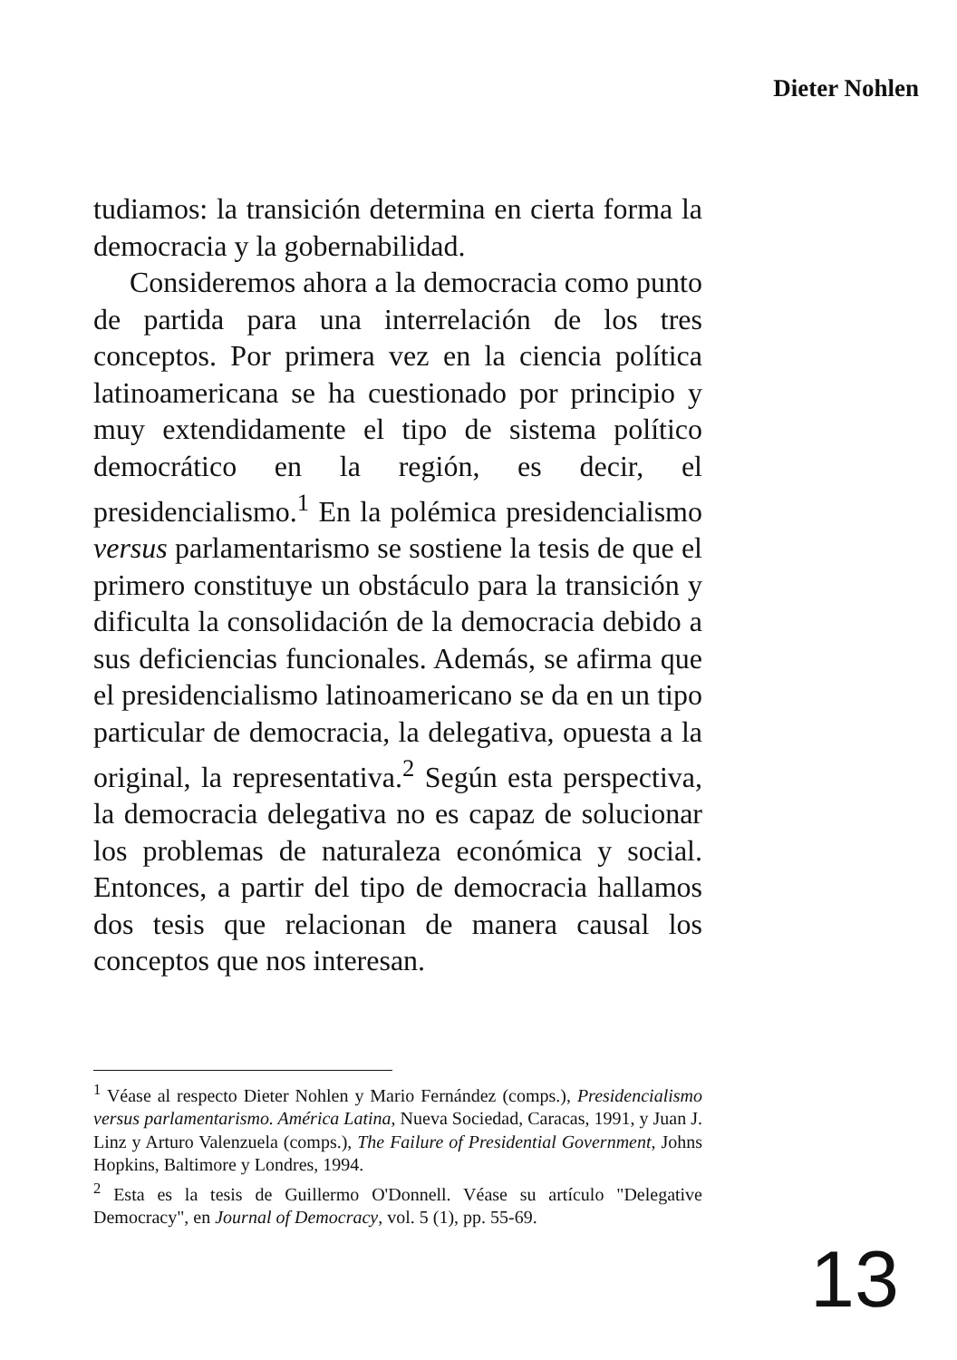Dieter Nohlen
tudiamos: la transición determina en cierta forma la democracia y la gobernabilidad.
Consideremos ahora a la democracia como punto de partida para una interrelación de los tres conceptos. Por primera vez en la ciencia política latinoamericana se ha cuestionado por principio y muy extendidamente el tipo de sistema político democrático en la región, es decir, el presidencialismo.<sup>1</sup> En la polémica presidencialismo versus parlamentarismo se sostiene la tesis de que el primero constituye un obstáculo para la transición y dificulta la consolidación de la democracia debido a sus deficiencias funcionales. Además, se afirma que el presidencialismo latinoamericano se da en un tipo particular de democracia, la delegativa, opuesta a la original, la representativa.<sup>2</sup> Según esta perspectiva, la democracia delegativa no es capaz de solucionar los problemas de naturaleza económica y social. Entonces, a partir del tipo de democracia hallamos dos tesis que relacionan de manera causal los conceptos que nos interesan.
<sup>1</sup> Véase al respecto Dieter Nohlen y Mario Fernández (comps.), Presidencialismo versus parlamentarismo. América Latina, Nueva Sociedad, Caracas, 1991, y Juan J. Linz y Arturo Valenzuela (comps.), The Failure of Presidential Government, Johns Hopkins, Baltimore y Londres, 1994.
<sup>2</sup> Esta es la tesis de Guillermo O'Donnell. Véase su artículo "Delegative Democracy", en Journal of Democracy, vol. 5 (1), pp. 55-69.
13